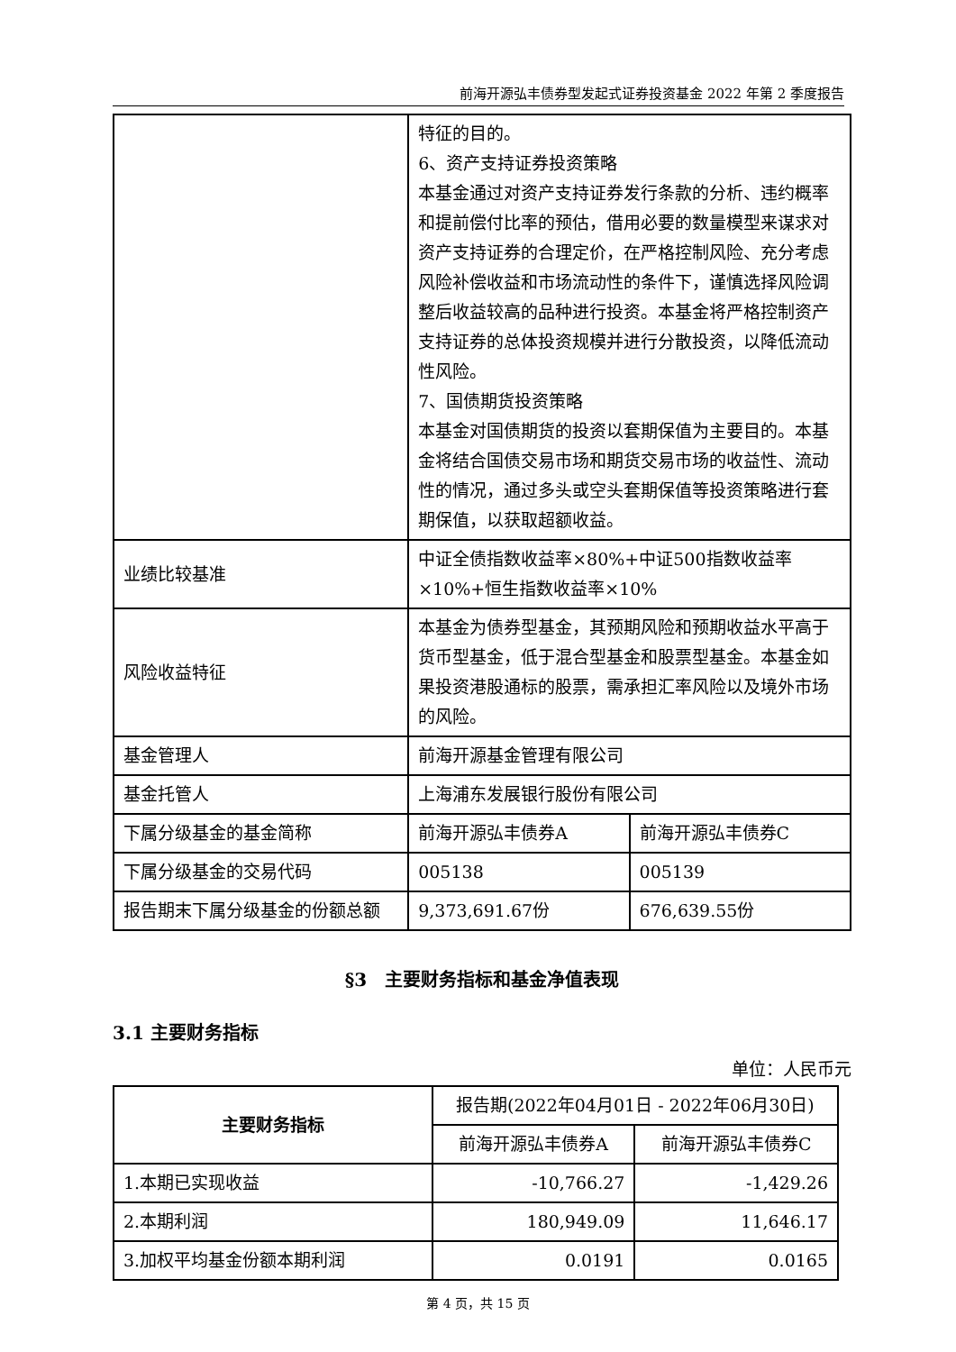前海开源弘丰债券型发起式证券投资基金 2022 年第 2 季度报告
| | 特征的目的。 6、资产支持证券投资策略 本基金通过对资产支持证券发行条款的分析、违约概率和提前偿付比率的预估，借用必要的数量模型来谋求对资产支持证券的合理定价，在严格控制风险、充分考虑风险补偿收益和市场流动性的条件下，谨慎选择风险调整后收益较高的品种进行投资。本基金将严格控制资产支持证券的总体投资规模并进行分散投资，以降低流动性风险。 7、国债期货投资策略 本基金对国债期货的投资以套期保值为主要目的。本基金将结合国债交易市场和期货交易市场的收益性、流动性的情况，通过多头或空头套期保值等投资策略进行套期保值，以获取超额收益。 | |
| 业绩比较基准 | 中证全债指数收益率×80%+中证500指数收益率×10%+恒生指数收益率×10% | |
| 风险收益特征 | 本基金为债券型基金，其预期风险和预期收益水平高于货币型基金，低于混合型基金和股票型基金。本基金如果投资港股通标的股票，需承担汇率风险以及境外市场的风险。 | |
| 基金管理人 | 前海开源基金管理有限公司 | |
| 基金托管人 | 上海浦东发展银行股份有限公司 | |
| 下属分级基金的基金简称 | 前海开源弘丰债券A | 前海开源弘丰债券C |
| 下属分级基金的交易代码 | 005138 | 005139 |
| 报告期末下属分级基金的份额总额 | 9,373,691.67份 | 676,639.55份 |
§3　主要财务指标和基金净值表现
3.1 主要财务指标
单位：人民币元
| 主要财务指标 | 报告期(2022年04月01日 - 2022年06月30日) | |
| --- | --- | --- |
| | 前海开源弘丰债券A | 前海开源弘丰债券C |
| 1.本期已实现收益 | -10,766.27 | -1,429.26 |
| 2.本期利润 | 180,949.09 | 11,646.17 |
| 3.加权平均基金份额本期利润 | 0.0191 | 0.0165 |
第 4 页，共 15 页